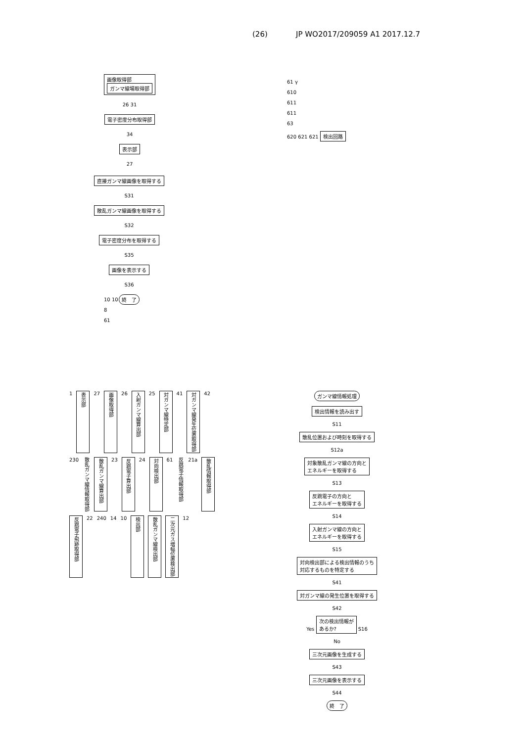(26) JP WO2017/209059 A1 2017.12.7
画像取得部
ガンマ線場取得部
26 31
電子密度分布取得部
34
表示部
27
61 γ
610
611
611
63
620 621 621 検出回路
直接ガンマ線画像を取得する
S31
散乱ガンマ線画像を取得する
S32
電子密度分布を取得する
S35
画像を表示する
S36
終　了
10 10
8
61
1 表示部 27 画像取得部 26 入射ガンマ線算出部 25 対ガンマ線特定部 41 対ガンマ線発生位置取得部 42 230 散乱ガンマ線情報取得部 散乱ガンマ線算出部 23 反跳電子算出部 24 対向検出部 61 反跳電子情報取得部 21a 散乱情報取得部 反跳電子飛跡取得部 22 240 14 10 検出部 散乱ガンマ線検出部 二次元ガス増幅位置検出部 12
ガンマ線情報処理
検出情報を読み出す
S11
散乱位置および時刻を取得する
S12a
対象散乱ガンマ線の方向と
エネルギーを取得する
S13
反跳電子の方向と
エネルギーを取得する
S14
入射ガンマ線の方向と
エネルギーを取得する
S15
対向検出部による検出情報のうち
対応するものを特定する
S41
対ガンマ線の発生位置を取得する
S42
Yes 次の検出情報が
あるか? S16
No
三次元画像を生成する
S43
三次元画像を表示する
S44
終　了